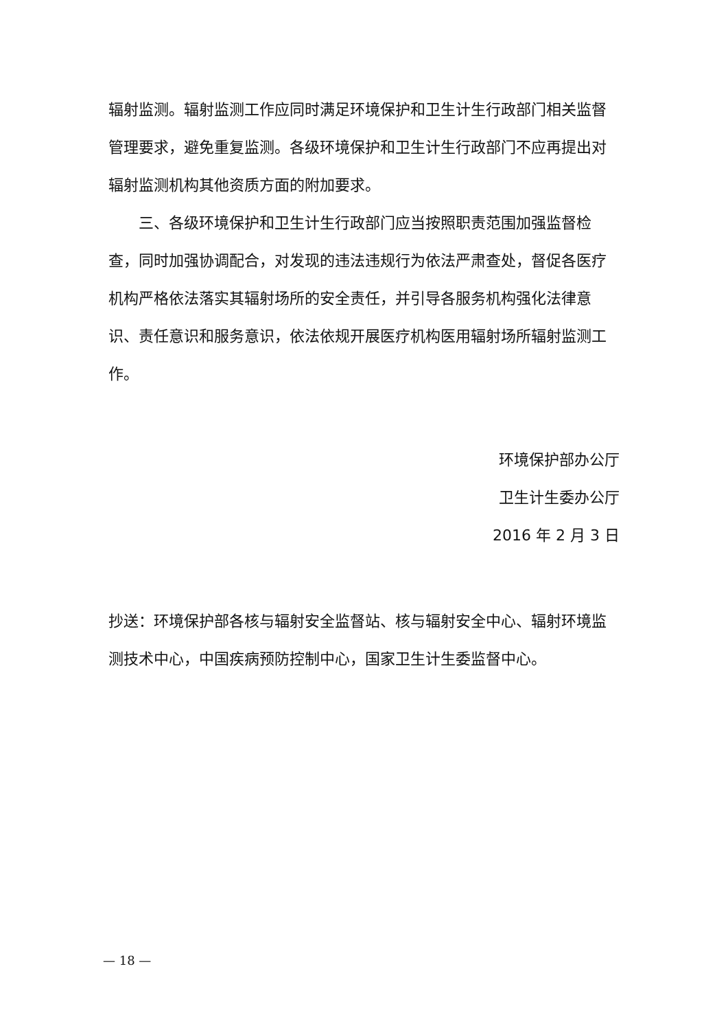辐射监测。辐射监测工作应同时满足环境保护和卫生计生行政部门相关监督管理要求，避免重复监测。各级环境保护和卫生计生行政部门不应再提出对辐射监测机构其他资质方面的附加要求。
三、各级环境保护和卫生计生行政部门应当按照职责范围加强监督检查，同时加强协调配合，对发现的违法违规行为依法严肃查处，督促各医疗机构严格依法落实其辐射场所的安全责任，并引导各服务机构强化法律意识、责任意识和服务意识，依法依规开展医疗机构医用辐射场所辐射监测工作。
环境保护部办公厅
卫生计生委办公厅
2016 年 2 月 3 日
抄送：环境保护部各核与辐射安全监督站、核与辐射安全中心、辐射环境监测技术中心，中国疾病预防控制中心，国家卫生计生委监督中心。
— 18 —